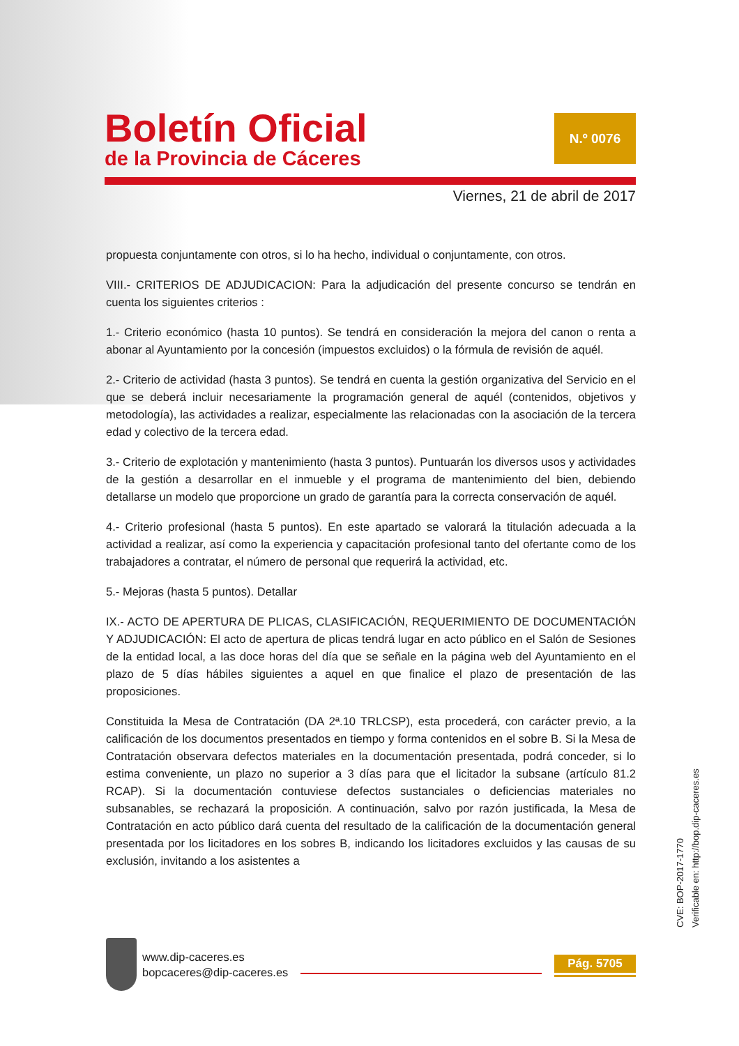Boletín Oficial
de la Provincia de Cáceres
N.º 0076
Viernes, 21 de abril de 2017
propuesta conjuntamente con otros, si lo ha hecho, individual o conjuntamente, con otros.
VIII.- CRITERIOS DE ADJUDICACION: Para la adjudicación del presente concurso se tendrán en cuenta los siguientes criterios :
1.- Criterio económico (hasta 10 puntos). Se tendrá en consideración la mejora del canon o renta a abonar al Ayuntamiento por la concesión (impuestos excluidos) o la fórmula de revisión de aquél.
2.- Criterio de actividad (hasta 3 puntos). Se tendrá en cuenta la gestión organizativa del Servicio en el que se deberá incluir necesariamente la programación general de aquél (contenidos, objetivos y metodología), las actividades a realizar, especialmente las relacionadas con la asociación de la tercera edad y colectivo de la tercera edad.
3.- Criterio de explotación y mantenimiento (hasta 3 puntos). Puntuarán los diversos usos y actividades de la gestión a desarrollar en el inmueble y el programa de mantenimiento del bien, debiendo detallarse un modelo que proporcione un grado de garantía para la correcta conservación de aquél.
4.- Criterio profesional (hasta 5 puntos). En este apartado se valorará la titulación adecuada a la actividad a realizar, así como la experiencia y capacitación profesional tanto del ofertante como de los trabajadores a contratar, el número de personal que requerirá la actividad, etc.
5.- Mejoras (hasta 5 puntos). Detallar
IX.- ACTO DE APERTURA DE PLICAS, CLASIFICACIÓN, REQUERIMIENTO DE DOCUMENTACIÓN Y ADJUDICACIÓN: El acto de apertura de plicas tendrá lugar en acto público en el Salón de Sesiones de la entidad local, a las doce horas del día que se señale en la página web del Ayuntamiento en el plazo de 5 días hábiles siguientes a aquel en que finalice el plazo de presentación de las proposiciones.
Constituida la Mesa de Contratación (DA 2ª.10 TRLCSP), esta procederá, con carácter previo, a la calificación de los documentos presentados en tiempo y forma contenidos en el sobre B. Si la Mesa de Contratación observara defectos materiales en la documentación presentada, podrá conceder, si lo estima conveniente, un plazo no superior a 3 días para que el licitador la subsane (artículo 81.2 RCAP). Si la documentación contuviese defectos sustanciales o deficiencias materiales no subsanables, se rechazará la proposición. A continuación, salvo por razón justificada, la Mesa de Contratación en acto público dará cuenta del resultado de la calificación de la documentación general presentada por los licitadores en los sobres B, indicando los licitadores excluidos y las causas de su exclusión, invitando a los asistentes a
CVE: BOP-2017-1770
Verificable en: http://bop.dip-caceres.es
www.dip-caceres.es
bopcaceres@dip-caceres.es
Pág. 5705